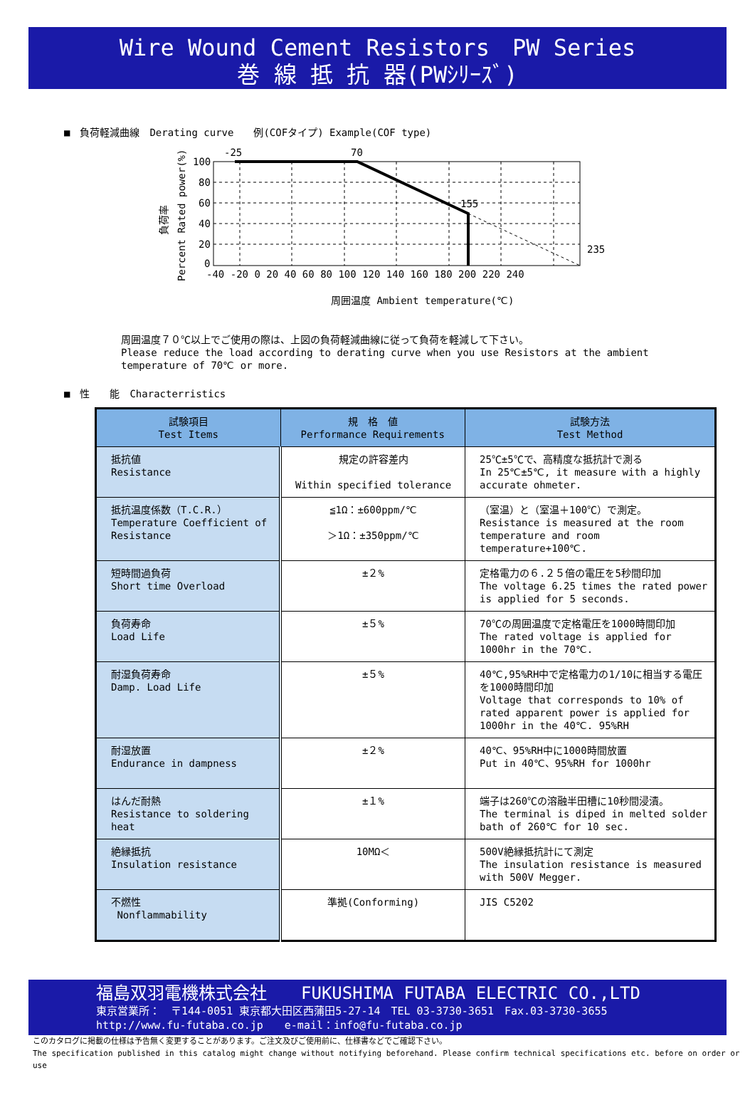Wire Wound Cement Resistors　PW Series
巻 線 抵 抗 器(PWｼﾘｰｽﾞ)
■　負荷軽減曲線　Derating curve　　例(COFタイプ) Example(COF type)
負荷率
Percent Rated power(%)
-25
70
155
235
100
80
60
40
20
0
-40 -20 0 20 40 60 80 100 120 140 160 180 200 220 240
周囲温度 Ambient temperature(℃)
周囲温度７０℃以上でご使用の際は、上図の負荷軽減曲線に従って負荷を軽減して下さい。
Please reduce the load according to derating curve when you use Resistors at the ambient
temperature of 70℃ or more.
■　性　　能　Characterristics
| 試験項目 Test Items | 規 格 値 Performance Requirements | 試験方法 Test Method |
| --- | --- | --- |
| 抵抗値 Resistance | 規定の許容差内 Within specified tolerance | 25℃±5℃で、高精度な抵抗計で測る In 25℃±5℃, it measure with a highly accurate ohmeter. |
| 抵抗温度係数（T.C.R.） Temperature Coefficient of Resistance | ≦1Ω：±600ppm/℃ ＞1Ω：±350ppm/℃ | （室温）と（室温＋100℃）で測定。 Resistance is measured at the room temperature and room temperature+100℃. |
| 短時間過負荷 Short time Overload | ±２% | 定格電力の６.２５倍の電圧を5秒間印加 The voltage 6.25 times the rated power is applied for 5 seconds. |
| 負荷寿命 Load Life | ±５% | 70℃の周囲温度で定格電圧を1000時間印加 The rated voltage is applied for 1000hr in the 70℃. |
| 耐湿負荷寿命 Damp. Load Life | ±５% | 40℃,95%RH中で定格電力の1/10に相当する電圧を1000時間印加 Voltage that corresponds to 10% of rated apparent power is applied for 1000hr in the 40℃. 95%RH |
| 耐湿放置 Endurance in dampness | ±２% | 40℃、95%RH中に1000時間放置 Put in 40℃、95%RH for 1000hr |
| はんだ耐熱 Resistance to soldering heat | ±１% | 端子は260℃の溶融半田槽に10秒間浸漬。 The terminal is diped in melted solder bath of 260℃ for 10 sec. |
| 絶縁抵抗 Insulation resistance | 10MΩ＜ | 500V絶縁抵抗計にて測定 The insulation resistance is measured with 500V Megger. |
| 不燃性 Nonflammability | 準拠(Conforming) | JIS C5202 |
福島双羽電機株式会社　　FUKUSHIMA FUTABA ELECTRIC CO.,LTD
東京営業所：　〒144-0051 東京都大田区西蒲田5-27-14　TEL 03-3730-3651　Fax.03-3730-3655
http://www.fu-futaba.co.jp　　e-mail：info@fu-futaba.co.jp
このカタログに掲載の仕様は予告無く変更することがあります。ご注文及びご使用前に、仕様書などでご確認下さい。
The specification published in this catalog might change without notifying beforehand. Please confirm technical specifications etc. before on order or use